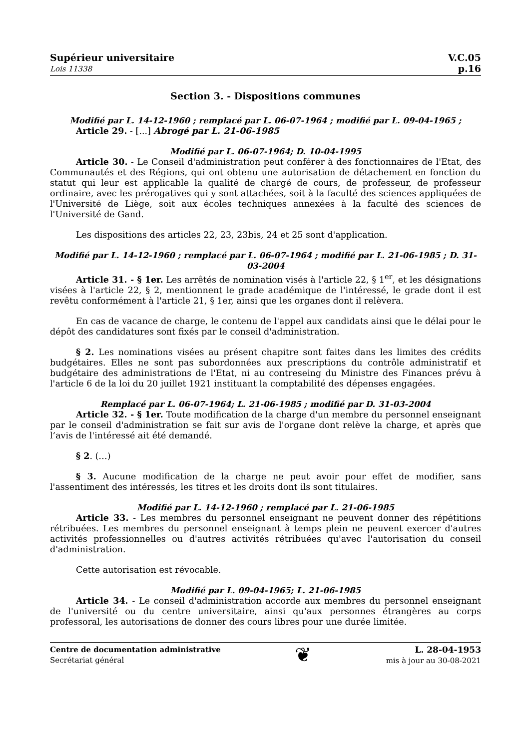Supérieur universitaire
Lois 11338
V.C.05
p.16
Section 3. - Dispositions communes
Modifié par L. 14-12-1960 ; remplacé par L. 06-07-1964 ; modifié par L. 09-04-1965 ;
Article 29. - [...] Abrogé par L. 21-06-1985
Modifié par L. 06-07-1964; D. 10-04-1995
Article 30. - Le Conseil d'administration peut conférer à des fonctionnaires de l'Etat, des Communautés et des Régions, qui ont obtenu une autorisation de détachement en fonction du statut qui leur est applicable la qualité de chargé de cours, de professeur, de professeur ordinaire, avec les prérogatives qui y sont attachées, soit à la faculté des sciences appliquées de l'Université de Liège, soit aux écoles techniques annexées à la faculté des sciences de l'Université de Gand.
Les dispositions des articles 22, 23, 23bis, 24 et 25 sont d'application.
Modifié par L. 14-12-1960 ; remplacé par L. 06-07-1964 ; modifié par L. 21-06-1985 ; D. 31-03-2004
Article 31. - § 1er. Les arrêtés de nomination visés à l'article 22, § 1<sup>er</sup>, et les désignations visées à l'article 22, § 2, mentionnent le grade académique de l'intéressé, le grade dont il est revêtu conformément à l'article 21, § 1er, ainsi que les organes dont il relèvera.
En cas de vacance de charge, le contenu de l'appel aux candidats ainsi que le délai pour le dépôt des candidatures sont fixés par le conseil d'administration.
§ 2. Les nominations visées au présent chapitre sont faites dans les limites des crédits budgétaires. Elles ne sont pas subordonnées aux prescriptions du contrôle administratif et budgétaire des administrations de l'Etat, ni au contreseing du Ministre des Finances prévu à l'article 6 de la loi du 20 juillet 1921 instituant la comptabilité des dépenses engagées.
Remplacé par L. 06-07-1964; L. 21-06-1985 ; modifié par D. 31-03-2004
Article 32. - § 1er. Toute modification de la charge d'un membre du personnel enseignant par le conseil d'administration se fait sur avis de l'organe dont relève la charge, et après que l’avis de l'intéressé ait été demandé.
§ 2. (…)
§ 3. Aucune modification de la charge ne peut avoir pour effet de modifier, sans l'assentiment des intéressés, les titres et les droits dont ils sont titulaires.
Modifié par L. 14-12-1960 ; remplacé par L. 21-06-1985
Article 33. - Les membres du personnel enseignant ne peuvent donner des répétitions rétribuées. Les membres du personnel enseignant à temps plein ne peuvent exercer d'autres activités professionnelles ou d'autres activités rétribuées qu'avec l'autorisation du conseil d'administration.
Cette autorisation est révocable.
Modifié par L. 09-04-1965; L. 21-06-1985
Article 34. - Le conseil d'administration accorde aux membres du personnel enseignant de l'université ou du centre universitaire, ainsi qu'aux personnes étrangères au corps professoral, les autorisations de donner des cours libres pour une durée limitée.
Centre de documentation administrative
Secrétariat général
❦
L. 28-04-1953
mis à jour au 30-08-2021